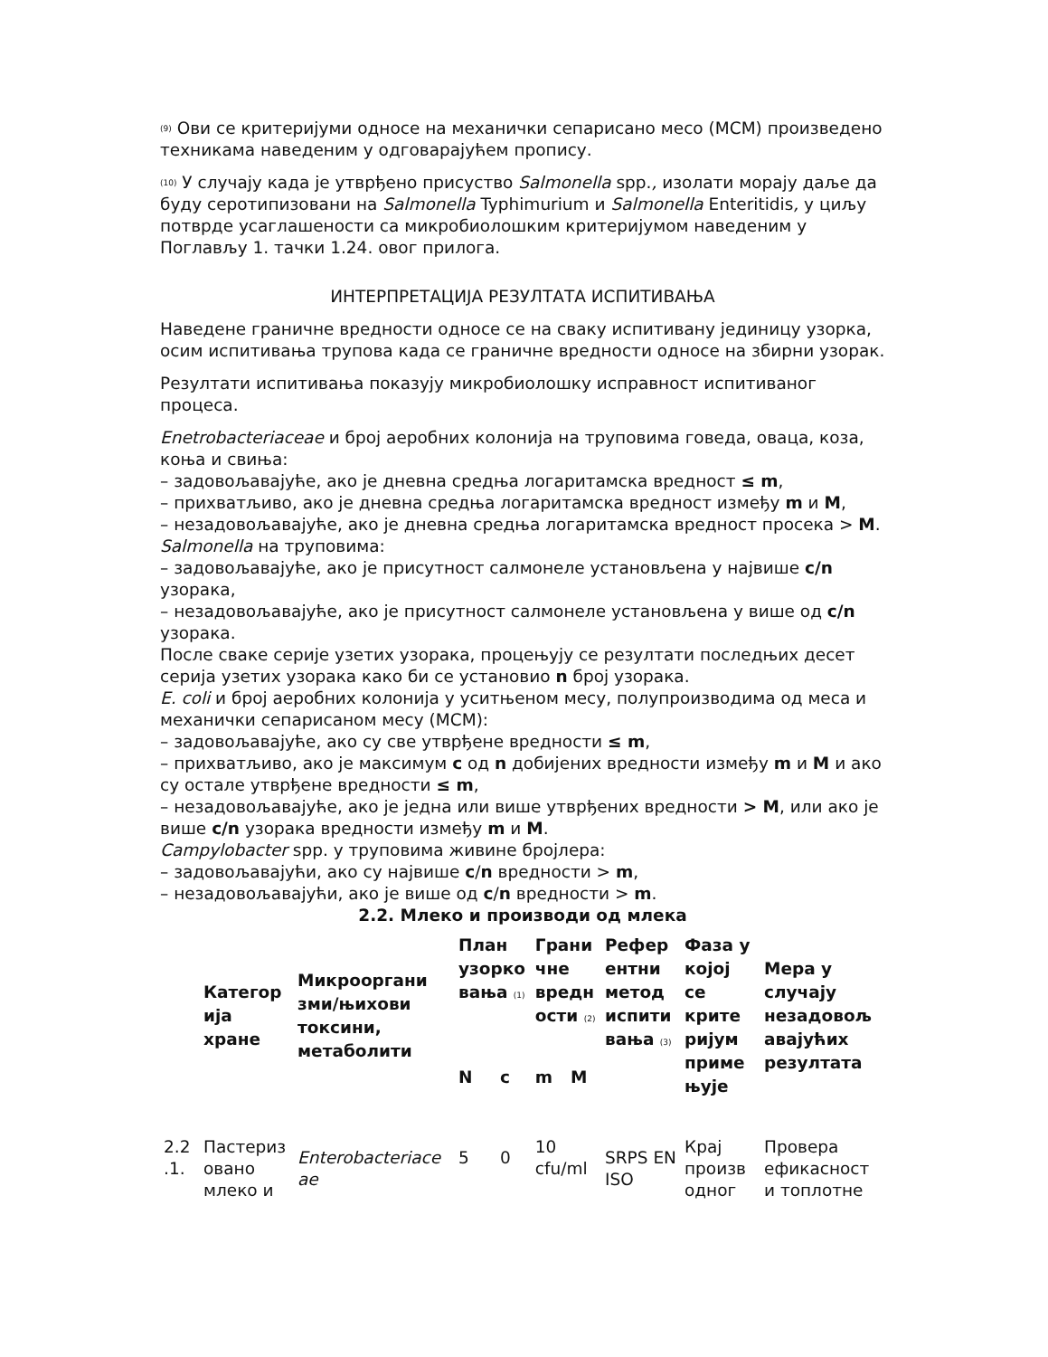(9) Ови се критеријуми односе на механички сепарисано месо (МСМ) произведено техникама наведеним у одговарајућем пропису.
(10) У случају када је утврђено присуство Salmonella spp., изолати морају даље да буду серотипизовани на Salmonella Typhimurium и Salmonella Enteritidis, у циљу потврде усаглашености са микробиолошким критеријумом наведеним у Поглављу 1. тачки 1.24. овог прилога.
ИНТЕРПРЕТАЦИЈА РЕЗУЛТАТА ИСПИТИВАЊА
Наведене граничне вредности односе се на сваку испитивану јединицу узорка, осим испитивања трупова када се граничне вредности односе на збирни узорак.
Резултати испитивања показују микробиолошку исправност испитиваног процеса.
Enetrobacteriaceae и број аеробних колонија на труповима говеда, оваца, коза, коња и свиња:
– задовољавајуће, ако је дневна средња логаритамска вредност ≤ m,
– прихватљиво, ако је дневна средња логаритамска вредност између m и M,
– незадовољавајуће, ако је дневна средња логаритамска вредност просека > M.
Salmonella на труповима:
– задовољавајуће, ако је присутност салмонеле установљена у највише c/n узорака,
– незадовољавајуће, ако је присутност салмонеле установљена у више од c/n узорака.
После сваке серије узетих узорака, процењују се резултати последњих десет серија узетих узорака како би се установио n број узорака.
E. coli и број аеробних колонија у уситњеном месу, полупроизводима од меса и механички сепарисаном месу (МСМ):
– задовољавајуће, ако су све утврђене вредности ≤ m,
– прихватљиво, ако је максимум c од n добијених вредности између m и M и ако су остале утврђене вредности ≤ m,
– незадовољавајуће, ако је једна или више утврђених вредности > M, или ако је више c/n узорака вредности између m и M.
Campylobacter spp. у труповима живине бројлера:
– задовољавајући, ако су највише c/n вредности > m,
– незадовољавајући, ако је више од c/n вредности > m.
2.2. Млеко и производи од млека
| | Категор ија хране | Микрооргани зми/њихови токсини, метаболити | План узорко вања (1) | | Грани чне вредн ости (2) | | Рефер ентни метод испити вања (3) | Фаза у којој се крите ријум приме њује | Мера у случају незадовољ авајућих резултата |
| --- | --- | --- | --- | --- | --- | --- | --- | --- | --- |
| | | | N | c | m | M | | | |
| 2.2 .1. | Пастериз овано млеко и | Enterobacteriace ae | 5 | 0 | 10 cfu/ml | | SRPS EN ISO | Крај произв одног | Провера ефикасност и топлотне |